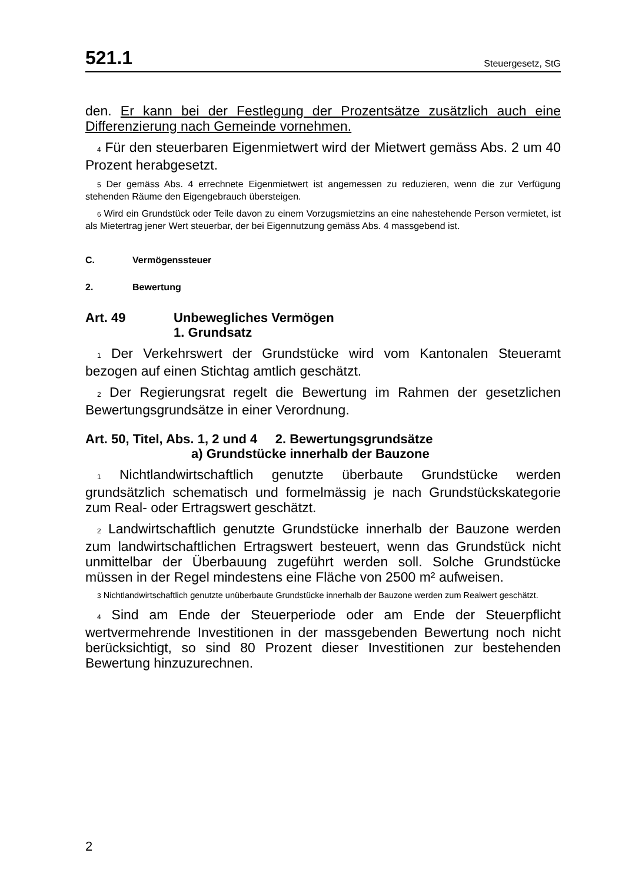521.1 Steuergesetz, StG
den. Er kann bei der Festlegung der Prozentsätze zusätzlich auch eine Differenzierung nach Gemeinde vornehmen.
4 Für den steuerbaren Eigenmietwert wird der Mietwert gemäss Abs. 2 um 40 Prozent herabgesetzt.
5 Der gemäss Abs. 4 errechnete Eigenmietwert ist angemessen zu reduzieren, wenn die zur Verfügung stehenden Räume den Eigengebrauch übersteigen.
6 Wird ein Grundstück oder Teile davon zu einem Vorzugsmietzins an eine nahestehende Person vermietet, ist als Mietertrag jener Wert steuerbar, der bei Eigennutzung gemäss Abs. 4 massgebend ist.
C. Vermögenssteuer
2. Bewertung
Art. 49 Unbewegliches Vermögen
1. Grundsatz
1 Der Verkehrswert der Grundstücke wird vom Kantonalen Steueramt bezogen auf einen Stichtag amtlich geschätzt.
2 Der Regierungsrat regelt die Bewertung im Rahmen der gesetzlichen Bewertungsgrundsätze in einer Verordnung.
Art. 50, Titel, Abs. 1, 2 und 4 2. Bewertungsgrundsätze
a) Grundstücke innerhalb der Bauzone
1 Nichtlandwirtschaftlich genutzte überbaute Grundstücke werden grundsätzlich schematisch und formelmässig je nach Grundstückskategorie zum Real- oder Ertragswert geschätzt.
2 Landwirtschaftlich genutzte Grundstücke innerhalb der Bauzone werden zum landwirtschaftlichen Ertragswert besteuert, wenn das Grundstück nicht unmittelbar der Überbauung zugeführt werden soll. Solche Grundstücke müssen in der Regel mindestens eine Fläche von 2500 m² aufweisen.
3 Nichtlandwirtschaftlich genutzte unüberbaute Grundstücke innerhalb der Bauzone werden zum Realwert geschätzt.
4 Sind am Ende der Steuerperiode oder am Ende der Steuerpflicht wertvermehrende Investitionen in der massgebenden Bewertung noch nicht berücksichtigt, so sind 80 Prozent dieser Investitionen zur bestehenden Bewertung hinzuzurechnen.
2